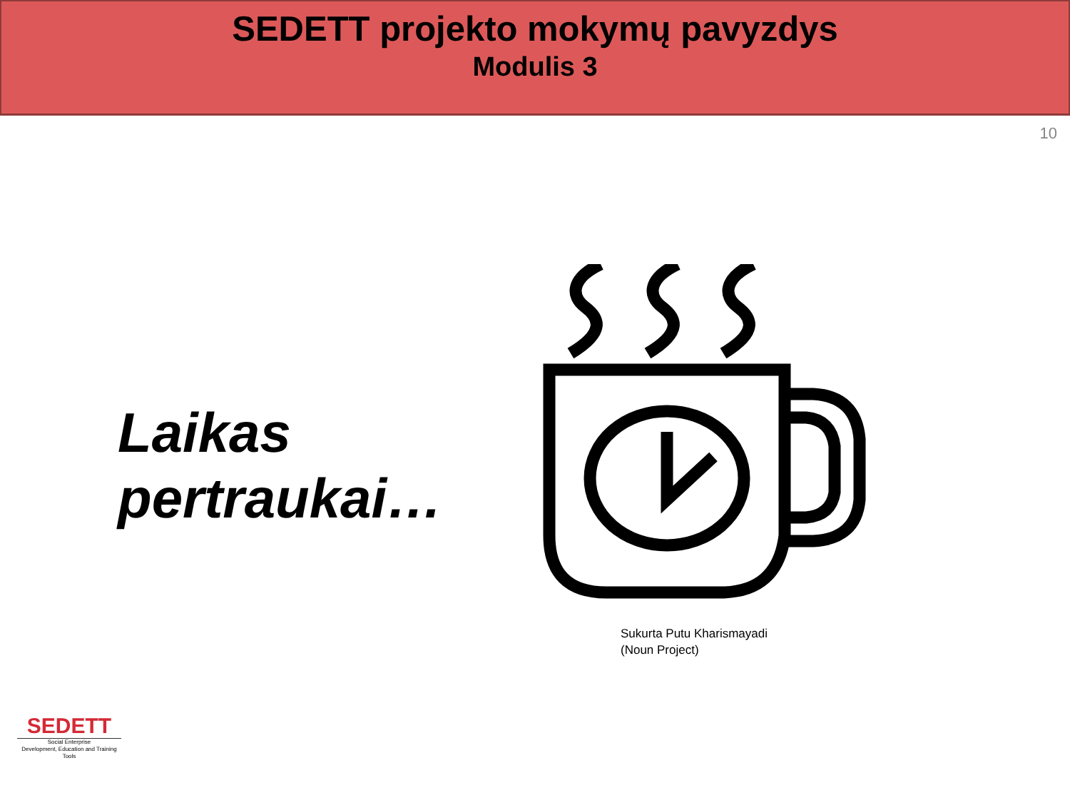SEDETT projekto mokymų pavyzdys
Modulis 3
10
Laikas pertraukai…
Sukurta Putu Kharismayadi
(Noun Project)
SEDETT
Social Enterprise
Development, Education and Training Tools